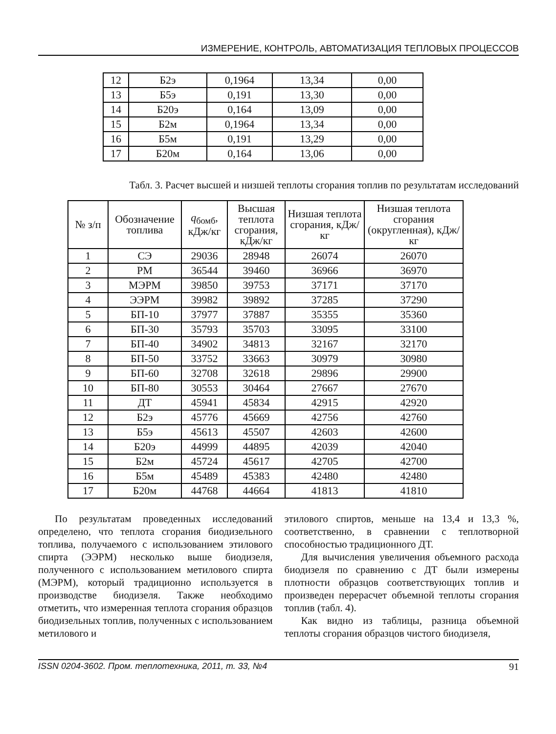ИЗМЕРЕНИЕ, КОНТРОЛЬ, АВТОМАТИЗАЦИЯ ТЕПЛОВЫХ ПРОЦЕССОВ
| 12 | Б2э | 0,1964 | 13,34 | 0,00 |
| 13 | Б5э | 0,191 | 13,30 | 0,00 |
| 14 | Б20э | 0,164 | 13,09 | 0,00 |
| 15 | Б2м | 0,1964 | 13,34 | 0,00 |
| 16 | Б5м | 0,191 | 13,29 | 0,00 |
| 17 | Б20м | 0,164 | 13,06 | 0,00 |
Табл. 3. Расчет высшей и низшей теплоты сгорания топлив по результатам исследований
| № з/п | Обозначение топлива | q<sub>бомб</sub>, кДж/кг | Высшая теплота сгорания, кДж/кг | Низшая теплота сгорания, кДж/кг | Низшая теплота сгорания (округленная), кДж/кг |
| --- | --- | --- | --- | --- | --- |
| 1 | СЭ | 29036 | 28948 | 26074 | 26070 |
| 2 | РМ | 36544 | 39460 | 36966 | 36970 |
| 3 | МЭРМ | 39850 | 39753 | 37171 | 37170 |
| 4 | ЭЭРМ | 39982 | 39892 | 37285 | 37290 |
| 5 | БП-10 | 37977 | 37887 | 35355 | 35360 |
| 6 | БП-30 | 35793 | 35703 | 33095 | 33100 |
| 7 | БП-40 | 34902 | 34813 | 32167 | 32170 |
| 8 | БП-50 | 33752 | 33663 | 30979 | 30980 |
| 9 | БП-60 | 32708 | 32618 | 29896 | 29900 |
| 10 | БП-80 | 30553 | 30464 | 27667 | 27670 |
| 11 | ДТ | 45941 | 45834 | 42915 | 42920 |
| 12 | Б2э | 45776 | 45669 | 42756 | 42760 |
| 13 | Б5э | 45613 | 45507 | 42603 | 42600 |
| 14 | Б20э | 44999 | 44895 | 42039 | 42040 |
| 15 | Б2м | 45724 | 45617 | 42705 | 42700 |
| 16 | Б5м | 45489 | 45383 | 42480 | 42480 |
| 17 | Б20м | 44768 | 44664 | 41813 | 41810 |
По результатам проведенных исследований определено, что теплота сгорания биодизельного топлива, получаемого с использованием этилового спирта (ЭЭРМ) несколько выше биодизеля, полученного с использованием метилового спирта (МЭРМ), который традиционно используется в производстве биодизеля. Также необходимо отметить, что измеренная теплота сгорания образцов биодизельных топлив, полученных с использованием метилового и
этилового спиртов, меньше на 13,4 и 13,3 %, соответственно, в сравнении с теплотворной способностью традиционного ДТ.
Для вычисления увеличения объемного расхода биодизеля по сравнению с ДТ были измерены плотности образцов соответствующих топлив и произведен перерасчет объемной теплоты сгорания топлив (табл. 4).
Как видно из таблицы, разница объемной теплоты сгорания образцов чистого биодизеля,
ISSN 0204-3602. Пром. теплотехника, 2011, т. 33, №4 91